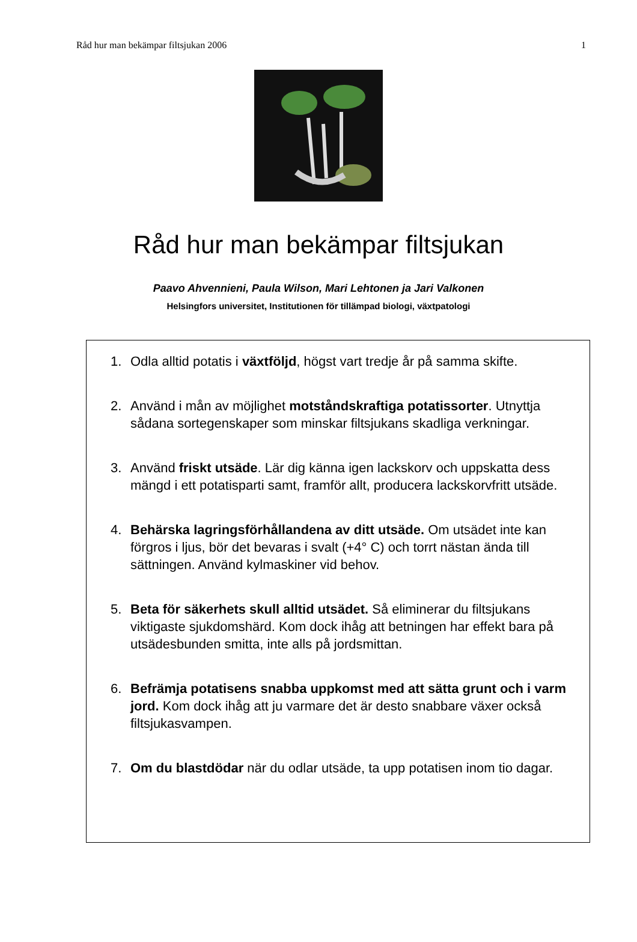Råd hur man bekämpar filtsjukan 2006 1
Råd hur man bekämpar filtsjukan
Paavo Ahvennieni, Paula Wilson, Mari Lehtonen ja Jari Valkonen
Helsingfors universitet, Institutionen för tillämpad biologi, växtpatologi
1. Odla alltid potatis i växtföljd, högst vart tredje år på samma skifte.
2. Använd i mån av möjlighet motståndskraftiga potatissorter. Utnyttja sådana sortegenskaper som minskar filtsjukans skadliga verkningar.
3. Använd friskt utsäde. Lär dig känna igen lackskorv och uppskatta dess mängd i ett potatisparti samt, framför allt, producera lackskorvfritt utsäde.
4. Behärska lagringsförhållandena av ditt utsäde. Om utsädet inte kan förgros i ljus, bör det bevaras i svalt (+4° C) och torrt nästan ända till sättningen. Använd kylmaskiner vid behov.
5. Beta för säkerhets skull alltid utsädet. Så eliminerar du filtsjukans viktigaste sjukdomshärd. Kom dock ihåg att betningen har effekt bara på utsädesbunden smitta, inte alls på jordsmittan.
6. Befrämja potatisens snabba uppkomst med att sätta grunt och i varm jord. Kom dock ihåg att ju varmare det är desto snabbare växer också filtsjukasvampen.
7. Om du blastdödar när du odlar utsäde, ta upp potatisen inom tio dagar.